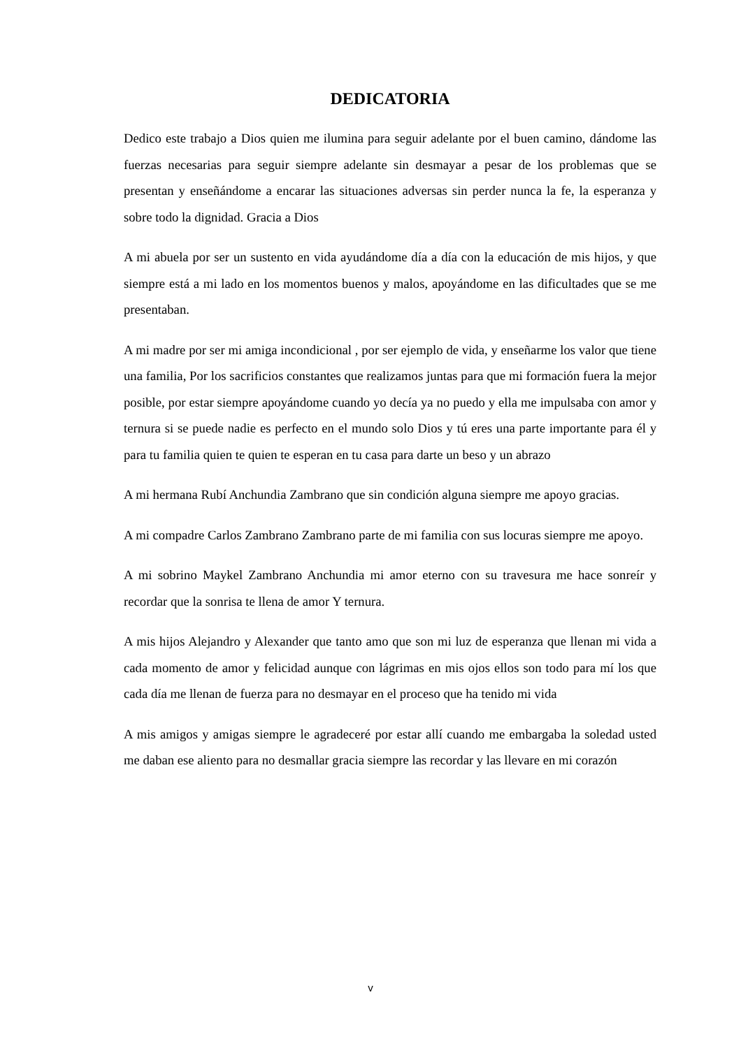DEDICATORIA
Dedico este trabajo a Dios quien me ilumina para seguir adelante por el buen camino, dándome las fuerzas necesarias para seguir siempre adelante sin desmayar a pesar de los problemas que se presentan y enseñándome a encarar las situaciones adversas sin perder nunca la fe, la esperanza y sobre todo la dignidad. Gracia a Dios
A mi abuela por ser un sustento en vida ayudándome día a día con la educación de mis hijos, y que siempre está a mi lado en los momentos buenos y malos, apoyándome en las dificultades que se me presentaban.
A mi madre por ser mi amiga incondicional , por ser ejemplo de vida, y enseñarme los valor que tiene una familia, Por los sacrificios constantes que realizamos juntas para que mi formación fuera la mejor posible, por estar siempre apoyándome cuando yo decía ya no puedo y ella me impulsaba con amor y ternura si se puede nadie es perfecto en el mundo solo Dios y tú eres una parte importante para él y para tu familia quien te quien te esperan en tu casa para darte un beso y un abrazo
A mi hermana Rubí Anchundia Zambrano que sin condición alguna siempre me apoyo gracias.
A mi compadre Carlos Zambrano Zambrano parte de mi familia con sus locuras siempre me apoyo.
A mi sobrino Maykel Zambrano Anchundia mi amor eterno con su travesura me hace sonreír y recordar que la sonrisa te llena de amor Y ternura.
A mis hijos Alejandro y Alexander que tanto amo que son mi luz de esperanza que llenan mi vida a cada momento de amor y felicidad aunque con lágrimas en mis ojos ellos son todo para mí los que cada día me llenan de fuerza para no desmayar en el proceso que ha tenido mi vida
A mis amigos y amigas siempre le agradeceré por estar allí cuando me embargaba la soledad usted me daban ese aliento para no desmallar gracia siempre las recordar y las llevare en mi corazón
v